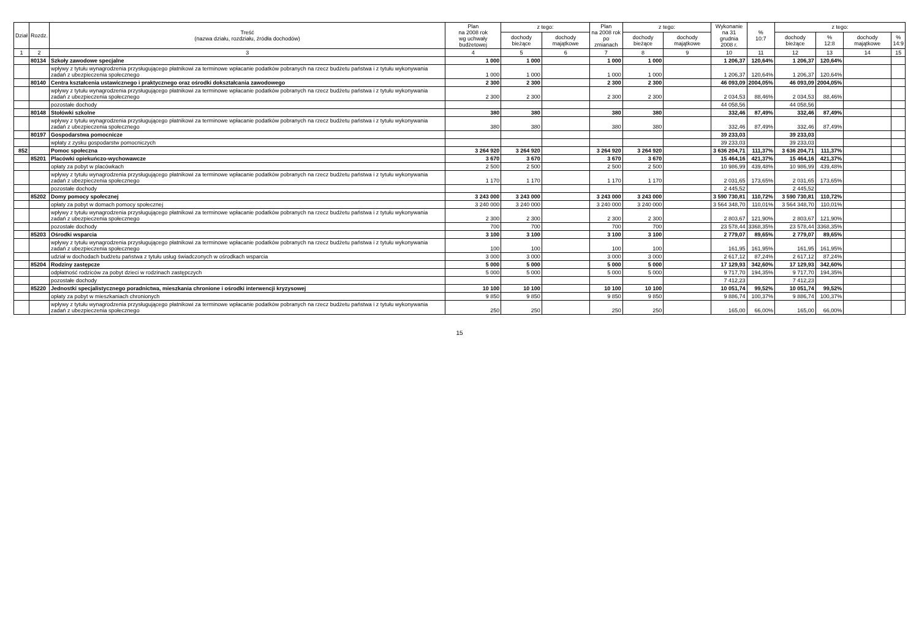| Dział | Rozdz. | Treść (nazwa działu, rozdziału, źródła dochodów) | Plan na 2008 rok wg uchwały budżetowej | z tego: | | Plan na 2008 rok po zmianach | z tego: | | Wykonanie na 31 grudnia 2008 r. | % 10:7 | z tego: | | | |
| --- | --- | --- | --- | --- | --- | --- | --- | --- | --- | --- | --- | --- | --- | --- |
| | | | | dochody bieżące | dochody majątkowe | | dochody bieżące | dochody majątkowe | | | dochody bieżące | % 12:8 | dochody majątkowe | % 14:9 |
| 1 | 2 | 3 | 4 | 5 | 6 | 7 | 8 | 9 | 10 | 11 | 12 | 13 | 14 | 15 |
| | 80134 | Szkoły zawodowe specjalne | 1 000 | 1 000 | | 1 000 | 1 000 | | 1 206,37 | 120,64% | 1 206,37 | 120,64% | | |
| | | wpływy z tytułu wynagrodzenia przysługującego płatnikowi za terminowe wpłacanie podatków pobranych na rzecz budżetu państwa i z tytułu wykonywania zadań z ubezpieczenia społecznego | 1 000 | 1 000 | | 1 000 | 1 000 | | 1 206,37 | 120,64% | 1 206,37 | 120,64% | | |
| | 80140 | Centra kształcenia ustawicznego i praktycznego oraz ośrodki dokształcania zawodowego | 2 300 | 2 300 | | 2 300 | 2 300 | | 46 093,09 | 2004,05% | 46 093,09 | 2004,05% | | |
| | | wpływy z tytułu wynagrodzenia przysługującego płatnikowi za terminowe wpłacanie podatków pobranych na rzecz budżetu państwa i z tytułu wykonywania zadań z ubezpieczenia społecznego | 2 300 | 2 300 | | 2 300 | 2 300 | | 2 034,53 | 88,46% | 2 034,53 | 88,46% | | |
| | | pozostałe dochody | | | | | | | 44 058,56 | | 44 058,56 | | | |
| | 80148 | Stołówki szkolne | 380 | 380 | | 380 | 380 | | 332,46 | 87,49% | 332,46 | 87,49% | | |
| | | wpływy z tytułu wynagrodzenia przysługującego płatnikowi za terminowe wpłacanie podatków pobranych na rzecz budżetu państwa i z tytułu wykonywania zadań z ubezpieczenia społecznego | 380 | 380 | | 380 | 380 | | 332,46 | 87,49% | 332,46 | 87,49% | | |
| | 80197 | Gospodarstwa pomocnicze | | | | | | | 39 233,03 | | 39 233,03 | | | |
| | | wpłaty z zysku gospodarstw pomocniczych | | | | | | | 39 233,03 | | 39 233,03 | | | |
| 852 | | Pomoc społeczna | 3 264 920 | 3 264 920 | | 3 264 920 | 3 264 920 | | 3 636 204,71 | 111,37% | 3 636 204,71 | 111,37% | | |
| | 85201 | Placówki opiekuńczo-wychowawcze | 3 670 | 3 670 | | 3 670 | 3 670 | | 15 464,16 | 421,37% | 15 464,16 | 421,37% | | |
| | | opłaty za pobyt w placówkach | 2 500 | 2 500 | | 2 500 | 2 500 | | 10 986,99 | 439,48% | 10 986,99 | 439,48% | | |
| | | wpływy z tytułu wynagrodzenia przysługującego płatnikowi za terminowe wpłacanie podatków pobranych na rzecz budżetu państwa i z tytułu wykonywania zadań z ubezpieczenia społecznego | 1 170 | 1 170 | | 1 170 | 1 170 | | 2 031,65 | 173,65% | 2 031,65 | 173,65% | | |
| | | pozostałe dochody | | | | | | | 2 445,52 | | 2 445,52 | | | |
| | 85202 | Domy pomocy społecznej | 3 243 000 | 3 243 000 | | 3 243 000 | 3 243 000 | | 3 590 730,81 | 110,72% | 3 590 730,81 | 110,72% | | |
| | | opłaty za pobyt w domach pomocy społecznej | 3 240 000 | 3 240 000 | | 3 240 000 | 3 240 000 | | 3 564 348,70 | 110,01% | 3 564 348,70 | 110,01% | | |
| | | wpływy z tytułu wynagrodzenia przysługującego płatnikowi za terminowe wpłacanie podatków pobranych na rzecz budżetu państwa i z tytułu wykonywania zadań z ubezpieczenia społecznego | 2 300 | 2 300 | | 2 300 | 2 300 | | 2 803,67 | 121,90% | 2 803,67 | 121,90% | | |
| | | pozostałe dochody | 700 | 700 | | 700 | 700 | | 23 578,44 | 3368,35% | 23 578,44 | 3368,35% | | |
| | 85203 | Ośrodki wsparcia | 3 100 | 3 100 | | 3 100 | 3 100 | | 2 779,07 | 89,65% | 2 779,07 | 89,65% | | |
| | | wpływy z tytułu wynagrodzenia przysługującego płatnikowi za terminowe wpłacanie podatków pobranych na rzecz budżetu państwa i z tytułu wykonywania zadań z ubezpieczenia społecznego | 100 | 100 | | 100 | 100 | | 161,95 | 161,95% | 161,95 | 161,95% | | |
| | | udział w dochodach budżetu państwa z tytułu usług świadczonych w ośrodkach wsparcia | 3 000 | 3 000 | | 3 000 | 3 000 | | 2 617,12 | 87,24% | 2 617,12 | 87,24% | | |
| | 85204 | Rodziny zastępcze | 5 000 | 5 000 | | 5 000 | 5 000 | | 17 129,93 | 342,60% | 17 129,93 | 342,60% | | |
| | | odpłatność rodziców za pobyt dzieci w rodzinach zastępczych | 5 000 | 5 000 | | 5 000 | 5 000 | | 9 717,70 | 194,35% | 9 717,70 | 194,35% | | |
| | | pozostałe dochody | | | | | | | 7 412,23 | | 7 412,23 | | | |
| | 85220 | Jednostki specjalistycznego poradnictwa, mieszkania chronione i ośrodki interwencji kryzysowej | 10 100 | 10 100 | | 10 100 | 10 100 | | 10 051,74 | 99,52% | 10 051,74 | 99,52% | | |
| | | opłaty za pobyt w mieszkaniach chronionych | 9 850 | 9 850 | | 9 850 | 9 850 | | 9 886,74 | 100,37% | 9 886,74 | 100,37% | | |
| | | wpływy z tytułu wynagrodzenia przysługującego płatnikowi za terminowe wpłacanie podatków pobranych na rzecz budżetu państwa i z tytułu wykonywania zadań z ubezpieczenia społecznego | 250 | 250 | | 250 | 250 | | 165,00 | 66,00% | 165,00 | 66,00% | | |
15